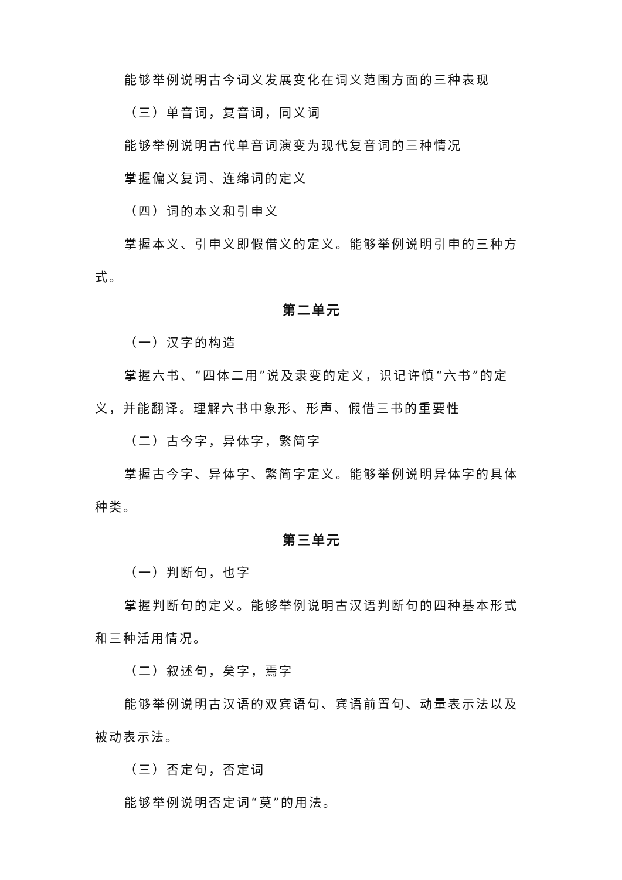能够举例说明古今词义发展变化在词义范围方面的三种表现
（三）单音词，复音词，同义词
能够举例说明古代单音词演变为现代复音词的三种情况
掌握偏义复词、连绵词的定义
（四）词的本义和引申义
掌握本义、引申义即假借义的定义。能够举例说明引申的三种方式。
第二单元
（一）汉字的构造
掌握六书、“四体二用”说及隶变的定义，识记许慎“六书”的定义，并能翻译。理解六书中象形、形声、假借三书的重要性
（二）古今字，异体字，繁简字
掌握古今字、异体字、繁简字定义。能够举例说明异体字的具体种类。
第三单元
（一）判断句，也字
掌握判断句的定义。能够举例说明古汉语判断句的四种基本形式和三种活用情况。
（二）叙述句，矣字，焉字
能够举例说明古汉语的双宾语句、宾语前置句、动量表示法以及被动表示法。
（三）否定句，否定词
能够举例说明否定词“莫”的用法。